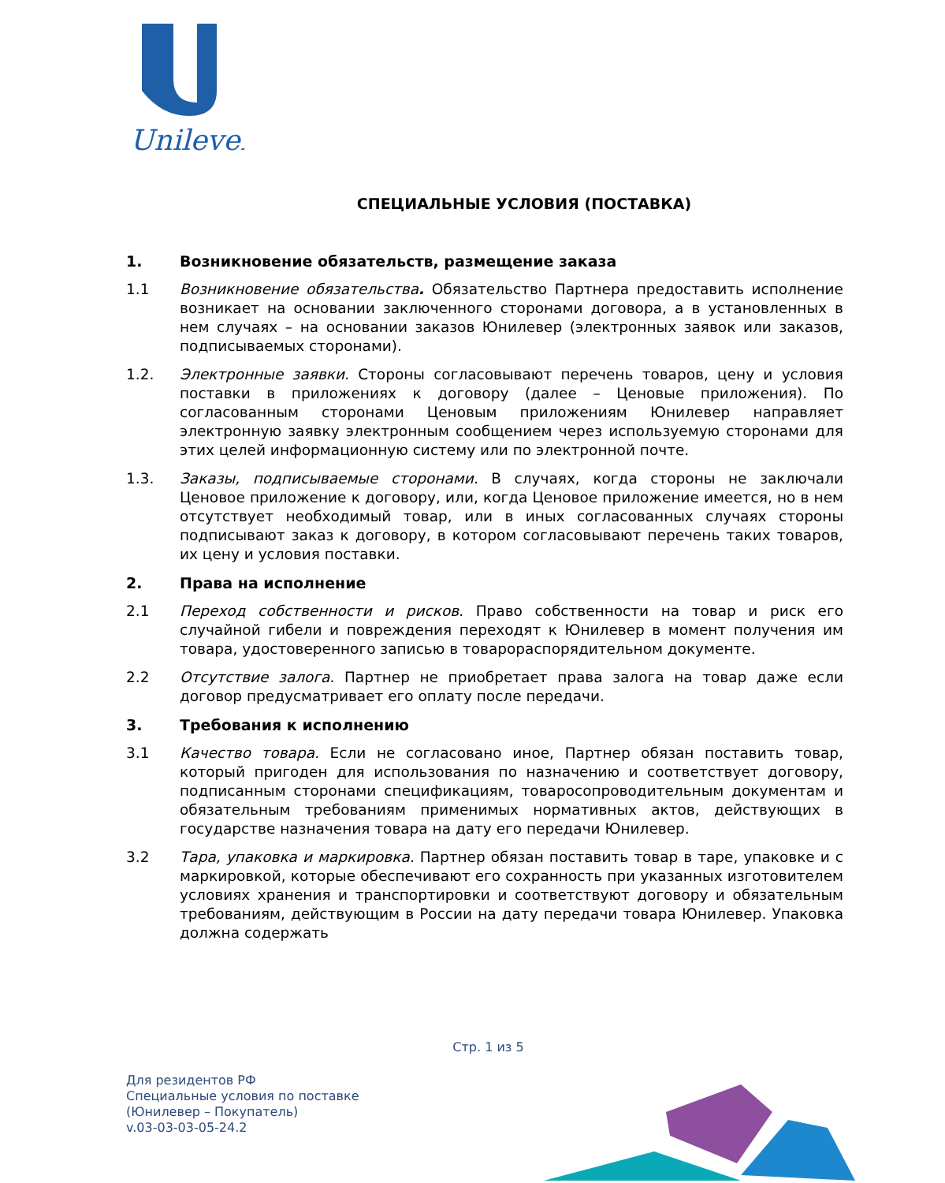Unilever
СПЕЦИАЛЬНЫЕ УСЛОВИЯ (ПОСТАВКА)
1. Возникновение обязательств, размещение заказа
1.1 Возникновение обязательства. Обязательство Партнера предоставить исполнение возникает на основании заключенного сторонами договора, а в установленных в нем случаях – на основании заказов Юнилевер (электронных заявок или заказов, подписываемых сторонами).
1.2. Электронные заявки. Стороны согласовывают перечень товаров, цену и условия поставки в приложениях к договору (далее – Ценовые приложения). По согласованным сторонами Ценовым приложениям Юнилевер направляет электронную заявку электронным сообщением через используемую сторонами для этих целей информационную систему или по электронной почте.
1.3. Заказы, подписываемые сторонами. В случаях, когда стороны не заключали Ценовое приложение к договору, или, когда Ценовое приложение имеется, но в нем отсутствует необходимый товар, или в иных согласованных случаях стороны подписывают заказ к договору, в котором согласовывают перечень таких товаров, их цену и условия поставки.
2. Права на исполнение
2.1 Переход собственности и рисков. Право собственности на товар и риск его случайной гибели и повреждения переходят к Юнилевер в момент получения им товара, удостоверенного записью в товарораспорядительном документе.
2.2 Отсутствие залога. Партнер не приобретает права залога на товар даже если договор предусматривает его оплату после передачи.
3. Требования к исполнению
3.1 Качество товара. Если не согласовано иное, Партнер обязан поставить товар, который пригоден для использования по назначению и соответствует договору, подписанным сторонами спецификациям, товаросопроводительным документам и обязательным требованиям применимых нормативных актов, действующих в государстве назначения товара на дату его передачи Юнилевер.
3.2 Тара, упаковка и маркировка. Партнер обязан поставить товар в таре, упаковке и с маркировкой, которые обеспечивают его сохранность при указанных изготовителем условиях хранения и транспортировки и соответствуют договору и обязательным требованиям, действующим в России на дату передачи товара Юнилевер. Упаковка должна содержать
Стр. 1 из 5
Для резидентов РФ
Специальные условия по поставке
(Юнилевер – Покупатель)
v.03-03-03-05-24.2